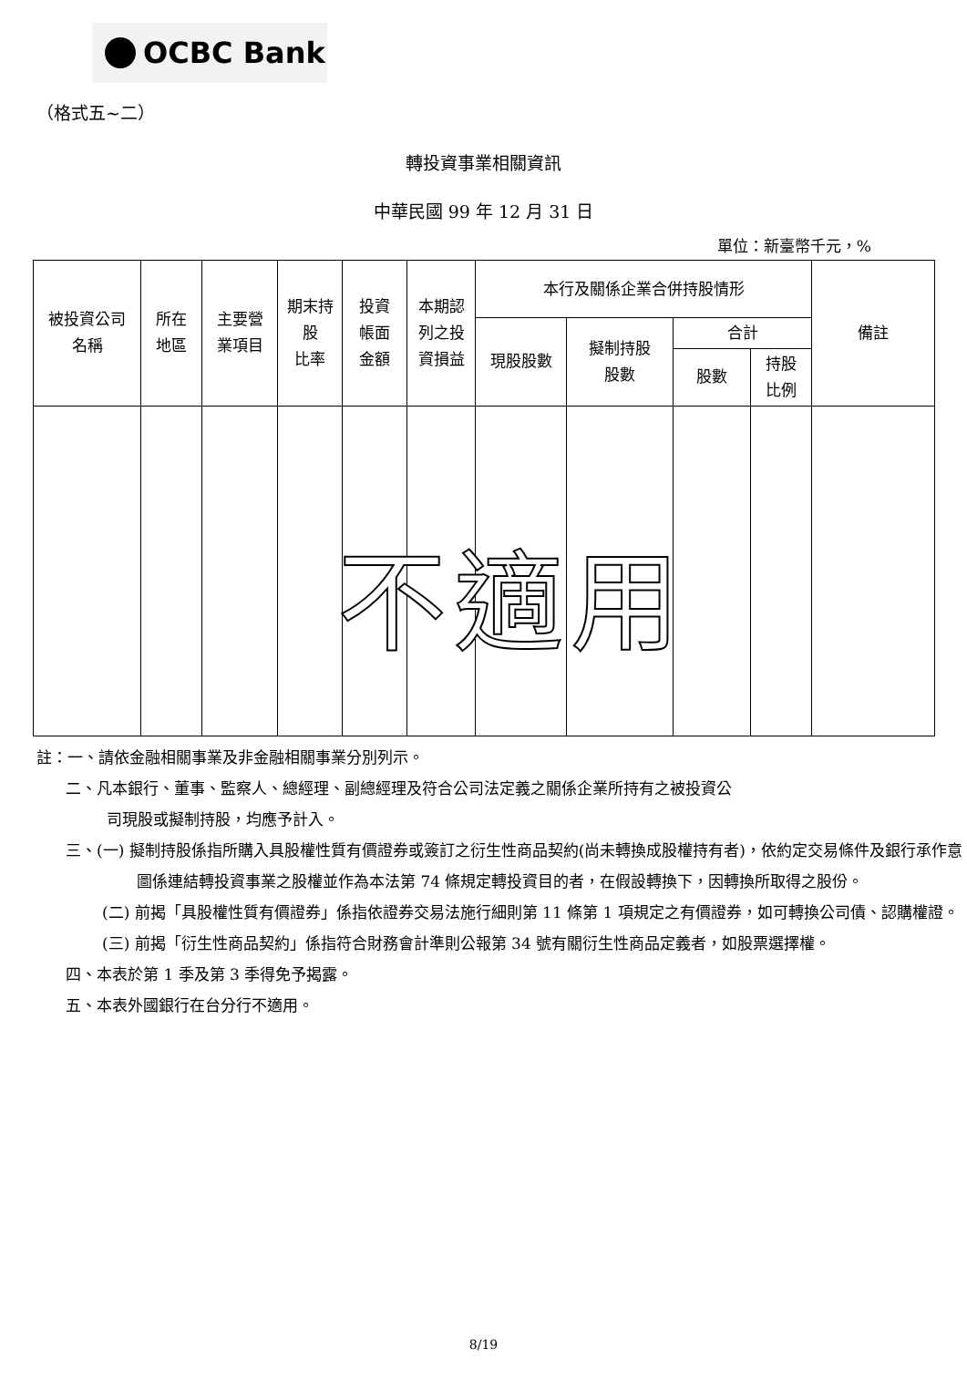OCBC Bank
（格式五~二）
轉投資事業相關資訊
中華民國 99 年 12 月 31 日
單位：新臺幣千元，%
| 被投資公司 名稱 | 所在 地區 | 主要營 業項目 | 期末持 股 比率 | 投資 帳面 金額 | 本期認 列之投 資損益 | 本行及關係企業合併持股情形 | | | | 備註 |
| --- | --- | --- | --- | --- | --- | --- | --- | --- | --- | --- |
| | | | | | | 現股股數 | 擬制持股 股數 | 合計 | | |
| | | | | | | | | 股數 | 持股 比例 | |
不適用
註：一、請依金融相關事業及非金融相關事業分別列示。
二、凡本銀行、董事、監察人、總經理、副總經理及符合公司法定義之關係企業所持有之被投資公
司現股或擬制持股，均應予計入。
三、(一) 擬制持股係指所購入具股權性質有價證券或簽訂之衍生性商品契約(尚未轉換成股權持有者)，依約定交易條件及銀行承作意圖係連結轉投資事業之股權並作為本法第 74 條規定轉投資目的者，在假設轉換下，因轉換所取得之股份。
(二) 前揭「具股權性質有價證券」係指依證券交易法施行細則第 11 條第 1 項規定之有價證券，如可轉換公司債、認購權證。
(三) 前揭「衍生性商品契約」係指符合財務會計準則公報第 34 號有關衍生性商品定義者，如股票選擇權。
四、本表於第 1 季及第 3 季得免予揭露。
五、本表外國銀行在台分行不適用。
8/19